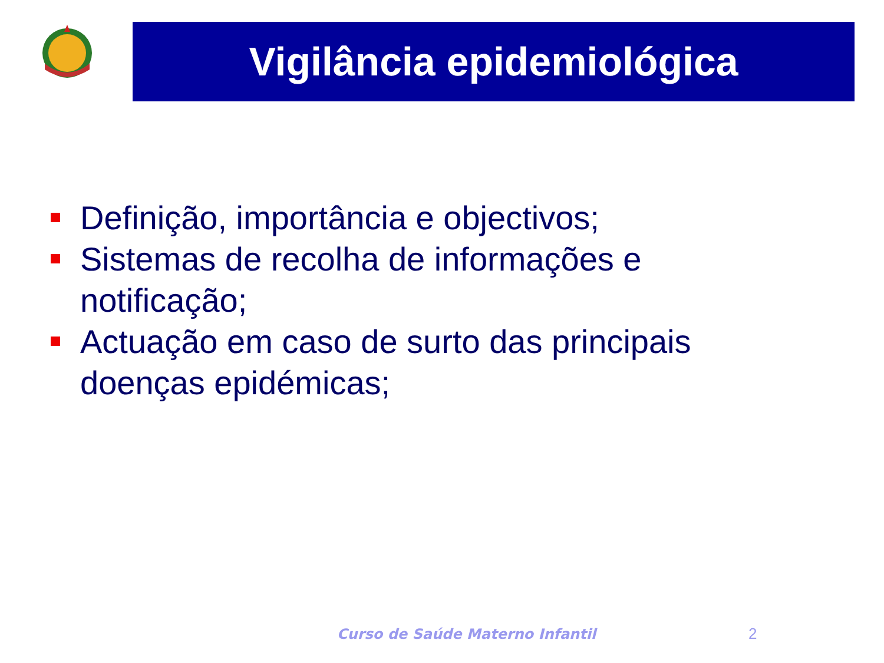Vigilância epidemiológica
Definição, importância e objectivos;
Sistemas de recolha de informações e notificação;
Actuação em caso de surto das principais doenças epidémicas;
Curso de Saúde Materno Infantil
2